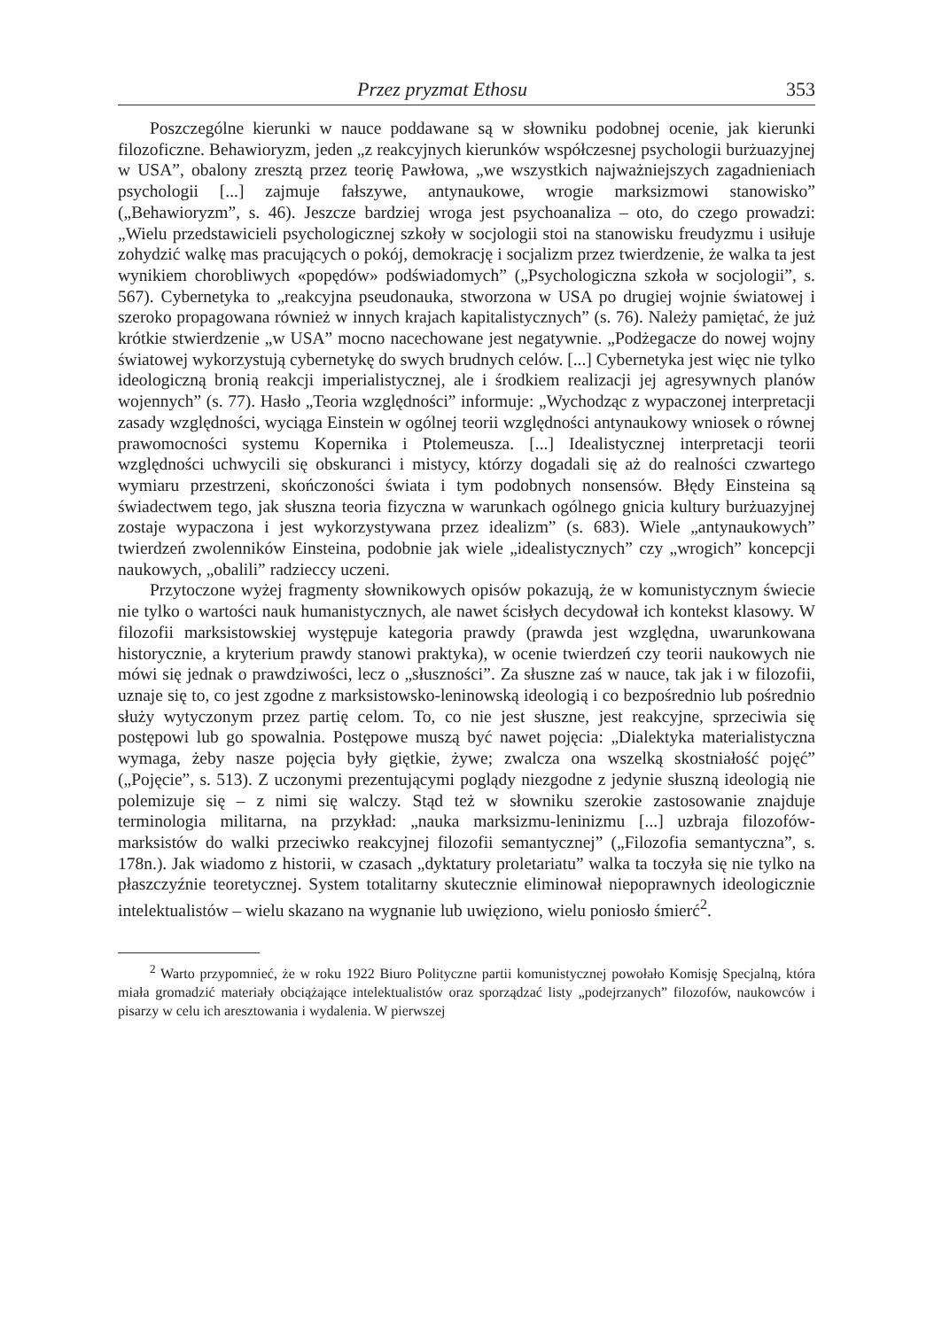Przez pryzmat Ethosu 353
Poszczególne kierunki w nauce poddawane są w słowniku podobnej ocenie, jak kierunki filozoficzne. Behawioryzm, jeden „z reakcyjnych kierunków współczesnej psychologii burżuazyjnej w USA”, obalony zresztą przez teorię Pawłowa, „we wszystkich najważniejszych zagadnieniach psychologii [...] zajmuje fałszywe, antynaukowe, wrogie marksizmowi stanowisko” („Behawioryzm”, s. 46). Jeszcze bardziej wroga jest psychoanaliza – oto, do czego prowadzi: „Wielu przedstawicieli psychologicznej szkoły w socjologii stoi na stanowisku freudyzmu i usiłuje zohydzić walkę mas pracujących o pokój, demokrację i socjalizm przez twierdzenie, że walka ta jest wynikiem chorobliwych «popędów» podświadomych” („Psychologiczna szkoła w socjologii”, s. 567). Cybernetyka to „reakcyjna pseudonauka, stworzona w USA po drugiej wojnie światowej i szeroko propagowana również w innych krajach kapitalistycznych” (s. 76). Należy pamiętać, że już krótkie stwierdzenie „w USA” mocno nacechowane jest negatywnie. „Podżegacze do nowej wojny światowej wykorzystują cybernetykę do swych brudnych celów. [...] Cybernetyka jest więc nie tylko ideologiczną bronią reakcji imperialistycznej, ale i środkiem realizacji jej agresywnych planów wojennych” (s. 77). Hasło „Teoria względności” informuje: „Wychodząc z wypaczonej interpretacji zasady względności, wyciąga Einstein w ogólnej teorii względności antynaukowy wniosek o równej prawomocności systemu Kopernika i Ptolemeusza. [...] Idealistycznej interpretacji teorii względności uchwycili się obskuranci i mistycy, którzy dogadali się aż do realności czwartego wymiaru przestrzeni, skończoności świata i tym podobnych nonsensów. Błędy Einsteina są świadectwem tego, jak słuszna teoria fizyczna w warunkach ogólnego gnicia kultury burżuazyjnej zostaje wypaczona i jest wykorzystywana przez idealizm” (s. 683). Wiele „antynaukowych” twierdzeń zwolenników Einsteina, podobnie jak wiele „idealistycznych” czy „wrogich” koncepcji naukowych, „obalili” radzieccy uczeni.
Przytoczone wyżej fragmenty słownikowych opisów pokazują, że w komunistycznym świecie nie tylko o wartości nauk humanistycznych, ale nawet ścisłych decydował ich kontekst klasowy. W filozofii marksistowskiej występuje kategoria prawdy (prawda jest względna, uwarunkowana historycznie, a kryterium prawdy stanowi praktyka), w ocenie twierdzeń czy teorii naukowych nie mówi się jednak o prawdziwości, lecz o „słuszności”. Za słuszne zaś w nauce, tak jak i w filozofii, uznaje się to, co jest zgodne z marksistowsko-leninowską ideologią i co bezpośrednio lub pośrednio służy wytyczonym przez partię celom. To, co nie jest słuszne, jest reakcyjne, sprzeciwia się postępowi lub go spowalnia. Postępowe muszą być nawet pojęcia: „Dialektyka materialistyczna wymaga, żeby nasze pojęcia były giętkie, żywe; zwalcza ona wszelką skostniałość pojęć” („Pojęcie”, s. 513). Z uczonymi prezentującymi poglądy niezgodne z jedynie słuszną ideologią nie polemizuje się – z nimi się walczy. Stąd też w słowniku szerokie zastosowanie znajduje terminologia militarna, na przykład: „nauka marksizmu-leninizmu [...] uzbraja filozofów-marksistów do walki przeciwko reakcyjnej filozofii semantycznej” („Filozofia semantyczna”, s. 178n.). Jak wiadomo z historii, w czasach „dyktatury proletariatu” walka ta toczyła się nie tylko na płaszczyźnie teoretycznej. System totalitarny skutecznie eliminował niepoprawnych ideologicznie intelektualistów – wielu skazano na wygnanie lub uwięziono, wielu poniosło śmierć<sup>2</sup>.
<sup>2</sup> Warto przypomnieć, że w roku 1922 Biuro Polityczne partii komunistycznej powołało Komisję Specjalną, która miała gromadzić materiały obciążające intelektualistów oraz sporządzać listy „podejrzanych” filozofów, naukowców i pisarzy w celu ich aresztowania i wydalenia. W pierwszej